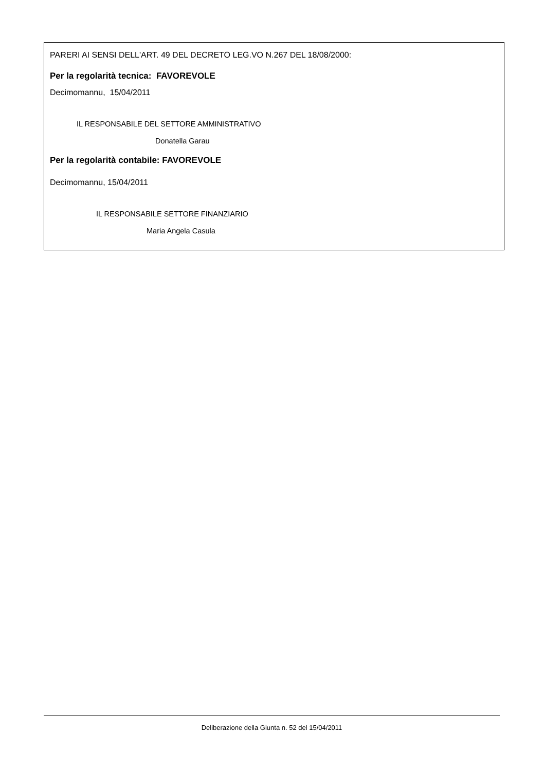PARERI AI SENSI DELL'ART. 49 DEL DECRETO LEG.VO N.267 DEL 18/08/2000:
Per la regolarità tecnica: FAVOREVOLE
Decimomannu, 15/04/2011
IL RESPONSABILE DEL SETTORE AMMINISTRATIVO
Donatella Garau
Per la regolarità contabile: FAVOREVOLE
Decimomannu, 15/04/2011
IL RESPONSABILE SETTORE FINANZIARIO
Maria Angela Casula
Deliberazione della Giunta n. 52 del 15/04/2011